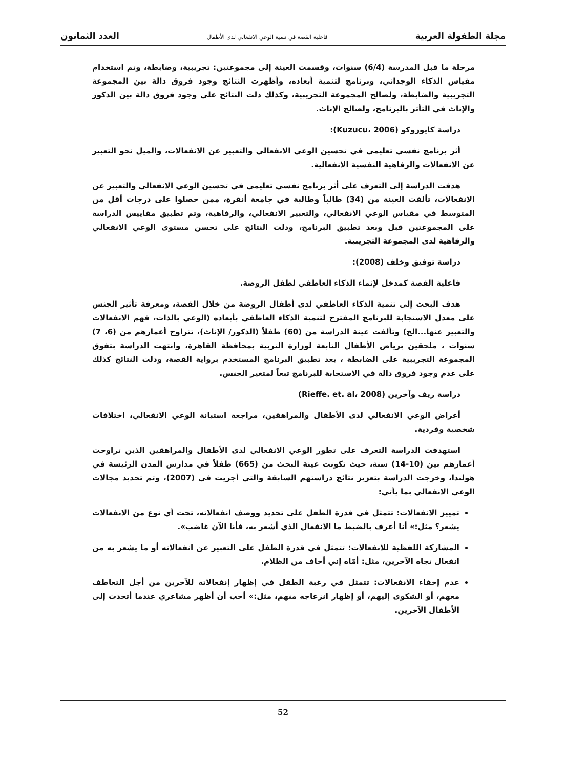مجلة الطفولة العربية فاعلية القصة في تنمية الوعي الانفعالي لدى الأطفال العدد الثمانون
مرحلة ما قبل المدرسة (6/4) سنوات، وقسمت العينة إلى مجموعتين: تجريبية، وضابطة، وتم استخدام مقياس الذكاء الوجداني، وبرنامج لتنمية أبعاده، وأظهرت النتائج وجود فروق دالة بين المجموعة التجريبية والضابطة، ولصالح المجموعة التجريبية، وكذلك دلت النتائج علي وجود فروق دالة بين الذكور والإناث في التأثر بالبرنامج، ولصالح الإناث.
دراسة كايوزوكو (Kuzucu، 2006):
أثر برنامج نفسي تعليمي في تحسين الوعي الانفعالي والتعبير عن الانفعالات، والميل نحو التعبير عن الانفعالات والرفاهية النفسية الانفعالية.
هدفت الدراسة إلى التعرف على أثر برنامج نفسي تعليمي في تحسين الوعي الانفعالي والتعبير عن الانفعالات، تألفت العينة من (34) طالباً وطالبة في جامعة أنقرة، ممن حصلوا على درجات أقل من المتوسط في مقياس الوعي الانفعالي، والتعبير الانفعالي، والرفاهية، وتم تطبيق مقاييس الدراسة على المجموعتين قبل وبعد تطبيق البرنامج، ودلت النتائج على تحسن مستوى الوعي الانفعالي والرفاهية لدى المجموعة التجريبية.
دراسة توفيق وخلف (2008):
فاعلية القصة كمدخل لإنماء الذكاء العاطفي لطفل الروضة.
هدف البحث إلى تنمية الذكاء العاطفي لدى أطفال الروضة من خلال القصة، ومعرفة تأثير الجنس على معدل الاستجابة للبرنامج المقترح لتنمية الذكاء العاطفي بأبعاده (الوعي بالذات، فهم الانفعالات والتعبير عنها...الخ) وتألفت عينة الدراسة من (60) طفلاً (الذكور/ الإناث)، تتراوح أعمارهم من (6، 7) سنوات ، ملحقين برياض الأطفال التابعة لوزارة التربية بمحافظة القاهرة، وانتهت الدراسة بتفوق المجموعة التجريبية على الضابطة ، بعد تطبيق البرنامج المستخدم برواية القصة، ودلت النتائج كذلك على عدم وجود فروق دالة في الاستجابة للبرنامج تبعاً لمتغير الجنس.
دراسة ريف وآخرين (Rieffe. et. al، 2008)
أعراض الوعي الانفعالي لدى الأطفال والمراهقين، مراجعة استبانة الوعي الانفعالي، اختلافات شخصية وفردية.
استهدفت الدراسة التعرف على تطور الوعي الانفعالي لدى الأطفال والمراهقين الذين تراوحت أعمارهم بين (10-14) سنة، حيث تكونت عينة البحث من (665) طفلاً في مدارس المدن الرئيسة في هولندا، وخرجت الدراسة بتعزيز نتائج دراستهم السابقة والتي أجريت في (2007)، وتم تحديد مجالات الوعي الانفعالي بما يأتي:
تمييز الانفعالات: تتمثل في قدرة الطفل على تحديد ووصف انفعالاته، تحت أي نوع من الانفعالات يشعر؟ مثل:» أنا أعرف بالضبط ما الانفعال الذي أشعر به، فأنا الآن غاضب».
المشاركة اللفظية للانفعالات: تتمثل في قدرة الطفل على التعبير عن انفعالاته أو ما يشعر به من انفعال تجاه الآخرين، مثل: أمّاه إني أخاف من الظلام.
عدم إخفاء الانفعالات: تتمثل في رغبة الطفل في إظهار إنفعالاته للآخرين من أجل التعاطف معهم، أو الشكوى إليهم، أو إظهار انزعاجه منهم، مثل:» أحب أن أظهر مشاعري عندما أتحدث إلى الأطفال الآخرين.
52